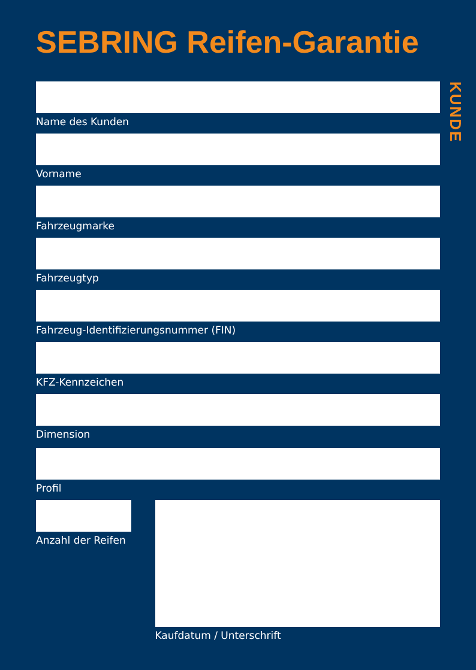SEBRING Reifen-Garantie
KUNDE
Name des Kunden
Vorname
Fahrzeugmarke
Fahrzeugtyp
Fahrzeug-Identifizierungsnummer (FIN)
KFZ-Kennzeichen
Dimension
Profil
Anzahl der Reifen
Kaufdatum / Unterschrift